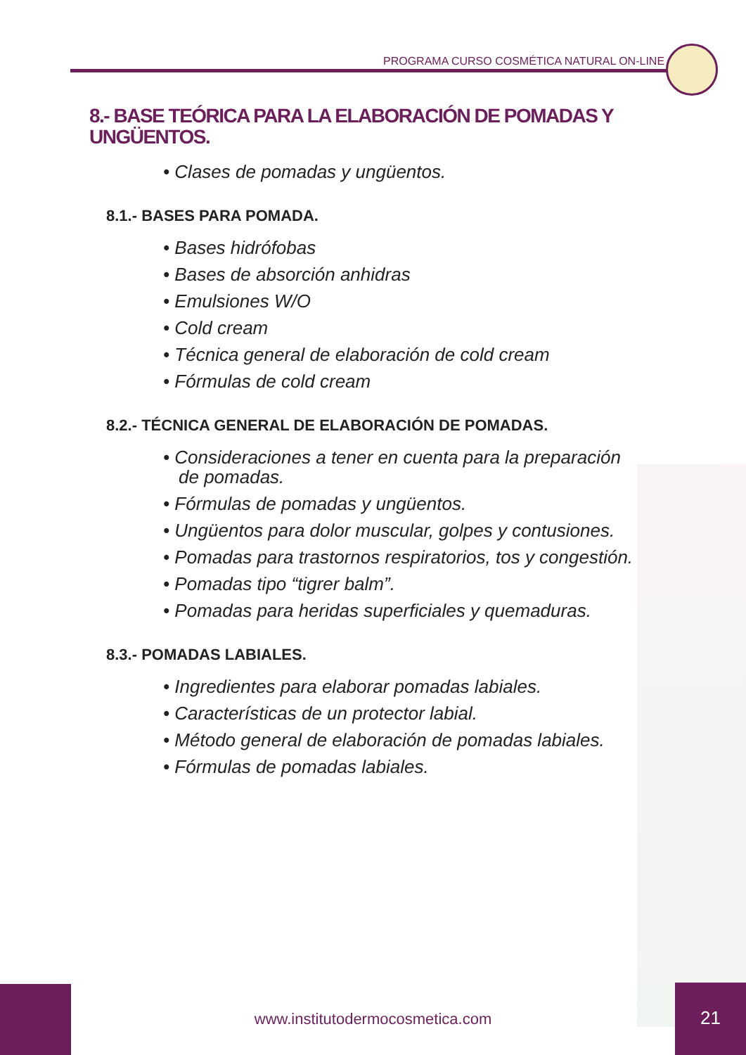PROGRAMA CURSO COSMÉTICA NATURAL ON-LINE
8.- BASE TEÓRICA PARA LA ELABORACIÓN DE POMADAS Y UNGÜENTOS.
• Clases de pomadas y ungüentos.
8.1.- BASES PARA POMADA.
• Bases hidrófobas
• Bases de absorción anhidras
• Emulsiones W/O
• Cold cream
• Técnica general de elaboración de cold cream
• Fórmulas de cold cream
8.2.- TÉCNICA GENERAL DE ELABORACIÓN DE POMADAS.
• Consideraciones a tener en cuenta para la preparación de pomadas.
• Fórmulas de pomadas y ungüentos.
• Ungüentos para dolor muscular, golpes y contusiones.
• Pomadas para trastornos respiratorios, tos y congestión.
• Pomadas tipo “tigrer balm”.
• Pomadas para heridas superficiales y quemaduras.
8.3.- POMADAS LABIALES.
• Ingredientes para elaborar pomadas labiales.
• Características de un protector labial.
• Método general de elaboración de pomadas labiales.
• Fórmulas de pomadas labiales.
www.institutodermocosmetica.com
21